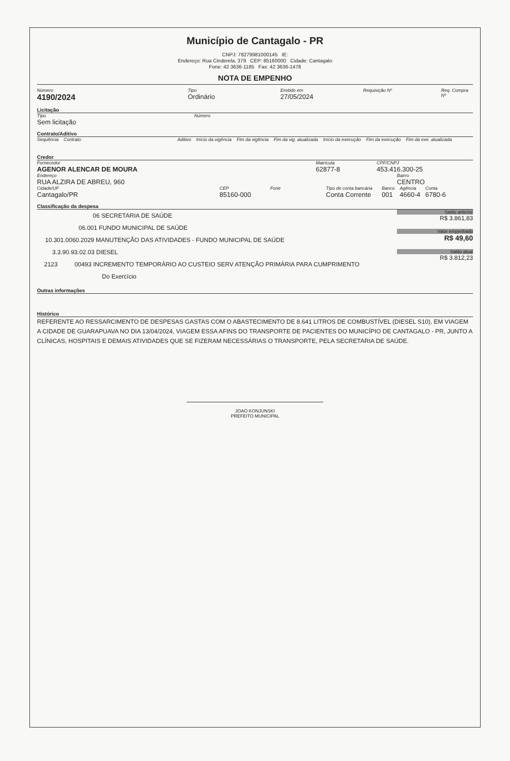Município de Cantagalo - PR
CNPJ: 78279981000145 IE:
Endereço: Rua Cinderela, 379 CEP: 85160000 Cidade: Cantagalo
Fone: 42 3636-1185 Fax: 42 3636-1478
NOTA DE EMPENHO
Número
4190/2024
Tipo
Ordinário
Emitido em
27/05/2024
Requisição Nº Req. Compra Nº
Licitação
Tipo
Sem licitação
Número
Contrato/Aditivo
Sequência Contrato Aditivo Início da vigência Fim da vigência Fim da vig. atualizada Início da execução Fim da execução Fim da exe. atualizada
Credor
Fornecedor
AGENOR ALENCAR DE MOURA
Matrícula
62877-8
CPF/CNPJ
453.416.300-25
Endereço
RUA ALZIRA DE ABREU, 960
Bairro
CENTRO
Cidade/UF
Cantagalo/PR
CEP
85160-000
Fone Tipo de conta bancária
Conta Corrente
Banco
001
Agência
4660-4
Conta
6780-6
Classificação da despesa
06 SECRETARIA DE SAÚDE
06.001 FUNDO MUNICIPAL DE SAÚDE
10.301.0060.2029 MANUTENÇÃO DAS ATIVIDADES - FUNDO MUNICIPAL DE SAÚDE
3.3.90.93.02.03 DIESEL
2123 00493 INCREMENTO TEMPORÁRIO AO CUSTEIO SERV ATENÇÃO PRIMÁRIA PARA CUMPRIMENTO
Do Exercício
Saldo anterior
R$ 3.861,83
Valor empenhado
R$ 49,60
Saldo atual
R$ 3.812,23
Outras informações
Histórico
REFERENTE AO RESSARCIMENTO DE DESPESAS GASTAS COM O ABASTECIMENTO DE 8.641 LITROS DE COMBUSTÍVEL (DIESEL S10), EM VIAGEM A CIDADE DE GUARAPUAVA NO DIA 13/04/2024, VIAGEM ESSA AFINS DO TRANSPORTE DE PACIENTES DO MUNICÍPIO DE CANTAGALO - PR, JUNTO A CLÍNICAS, HOSPITAIS E DEMAIS ATIVIDADES QUE SE FIZERAM NECESSÁRIAS O TRANSPORTE, PELA SECRETARIA DE SAÚDE.
JOAO KONJUNSKI
PREFEITO MUNICIPAL